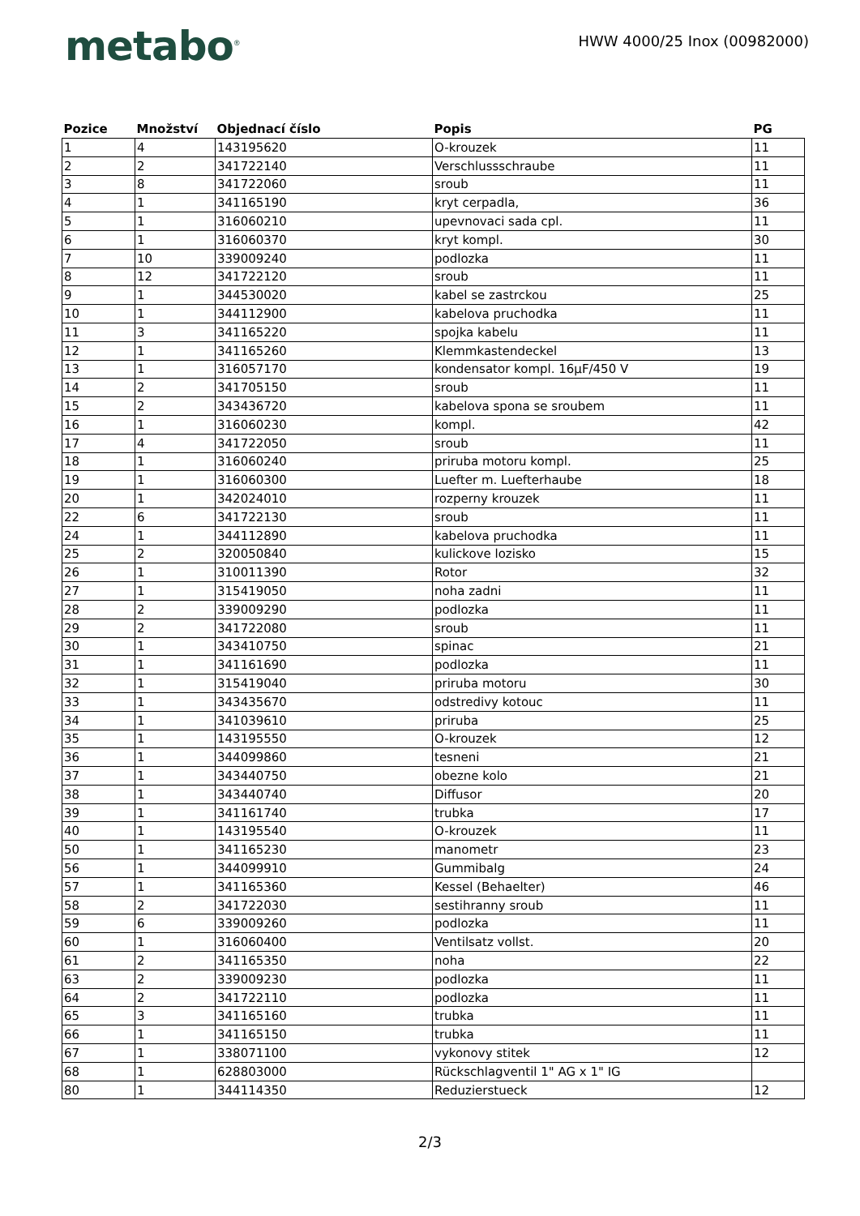metabo<sup>®</sup>
HWW 4000/25 Inox (00982000)
| Pozice | Množství | Objednací číslo | Popis | PG |
| --- | --- | --- | --- | --- |
| 1 | 4 | 143195620 | O-krouzek | 11 |
| 2 | 2 | 341722140 | Verschlussschraube | 11 |
| 3 | 8 | 341722060 | sroub | 11 |
| 4 | 1 | 341165190 | kryt cerpadla, | 36 |
| 5 | 1 | 316060210 | upevnovaci sada cpl. | 11 |
| 6 | 1 | 316060370 | kryt kompl. | 30 |
| 7 | 10 | 339009240 | podlozka | 11 |
| 8 | 12 | 341722120 | sroub | 11 |
| 9 | 1 | 344530020 | kabel se zastrckou | 25 |
| 10 | 1 | 344112900 | kabelova pruchodka | 11 |
| 11 | 3 | 341165220 | spojka kabelu | 11 |
| 12 | 1 | 341165260 | Klemmkastendeckel | 13 |
| 13 | 1 | 316057170 | kondensator kompl. 16µF/450 V | 19 |
| 14 | 2 | 341705150 | sroub | 11 |
| 15 | 2 | 343436720 | kabelova spona se sroubem | 11 |
| 16 | 1 | 316060230 | kompl. | 42 |
| 17 | 4 | 341722050 | sroub | 11 |
| 18 | 1 | 316060240 | priruba motoru kompl. | 25 |
| 19 | 1 | 316060300 | Luefter m. Luefterhaube | 18 |
| 20 | 1 | 342024010 | rozperny krouzek | 11 |
| 22 | 6 | 341722130 | sroub | 11 |
| 24 | 1 | 344112890 | kabelova pruchodka | 11 |
| 25 | 2 | 320050840 | kulickove lozisko | 15 |
| 26 | 1 | 310011390 | Rotor | 32 |
| 27 | 1 | 315419050 | noha zadni | 11 |
| 28 | 2 | 339009290 | podlozka | 11 |
| 29 | 2 | 341722080 | sroub | 11 |
| 30 | 1 | 343410750 | spinac | 21 |
| 31 | 1 | 341161690 | podlozka | 11 |
| 32 | 1 | 315419040 | priruba motoru | 30 |
| 33 | 1 | 343435670 | odstredivy kotouc | 11 |
| 34 | 1 | 341039610 | priruba | 25 |
| 35 | 1 | 143195550 | O-krouzek | 12 |
| 36 | 1 | 344099860 | tesneni | 21 |
| 37 | 1 | 343440750 | obezne kolo | 21 |
| 38 | 1 | 343440740 | Diffusor | 20 |
| 39 | 1 | 341161740 | trubka | 17 |
| 40 | 1 | 143195540 | O-krouzek | 11 |
| 50 | 1 | 341165230 | manometr | 23 |
| 56 | 1 | 344099910 | Gummibalg | 24 |
| 57 | 1 | 341165360 | Kessel (Behaelter) | 46 |
| 58 | 2 | 341722030 | sestihranny sroub | 11 |
| 59 | 6 | 339009260 | podlozka | 11 |
| 60 | 1 | 316060400 | Ventilsatz vollst. | 20 |
| 61 | 2 | 341165350 | noha | 22 |
| 63 | 2 | 339009230 | podlozka | 11 |
| 64 | 2 | 341722110 | podlozka | 11 |
| 65 | 3 | 341165160 | trubka | 11 |
| 66 | 1 | 341165150 | trubka | 11 |
| 67 | 1 | 338071100 | vykonovy stitek | 12 |
| 68 | 1 | 628803000 | Rückschlagventil 1" AG x 1" IG | |
| 80 | 1 | 344114350 | Reduzierstueck | 12 |
2/3